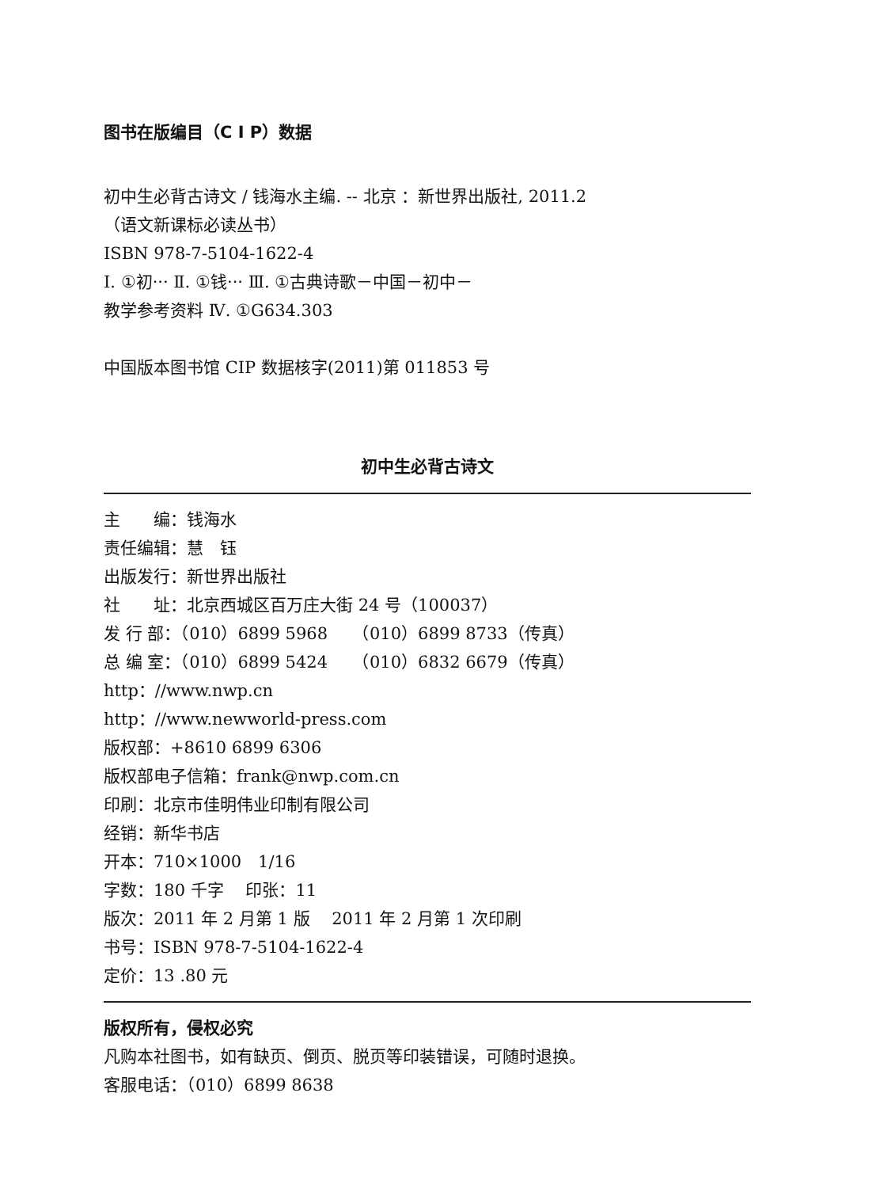图书在版编目（C I P）数据
初中生必背古诗文 / 钱海水主编. -- 北京 ：新世界出版社, 2011.2
（语文新课标必读丛书）
ISBN 978-7-5104-1622-4
Ⅰ. ①初··· Ⅱ. ①钱··· Ⅲ. ①古典诗歌－中国－初中－
教学参考资料 Ⅳ. ①G634.303
中国版本图书馆 CIP 数据核字(2011)第 011853 号
初中生必背古诗文
主　　编：钱海水
责任编辑：慧　钰
出版发行：新世界出版社
社　　址：北京西城区百万庄大街 24 号（100037）
发 行 部：（010）6899 5968　　（010）6899 8733（传真）
总 编 室：（010）6899 5424　　（010）6832 6679（传真）
http：//www.nwp.cn
http：//www.newworld-press.com
版权部：+8610 6899 6306
版权部电子信箱：frank@nwp.com.cn
印刷：北京市佳明伟业印制有限公司
经销：新华书店
开本：710×1000　1/16
字数：180 千字　 印张：11
版次：2011 年 2 月第 1 版　 2011 年 2 月第 1 次印刷
书号：ISBN 978-7-5104-1622-4
定价：13 .80 元
版权所有，侵权必究
凡购本社图书，如有缺页、倒页、脱页等印装错误，可随时退换。
客服电话：（010）6899 8638